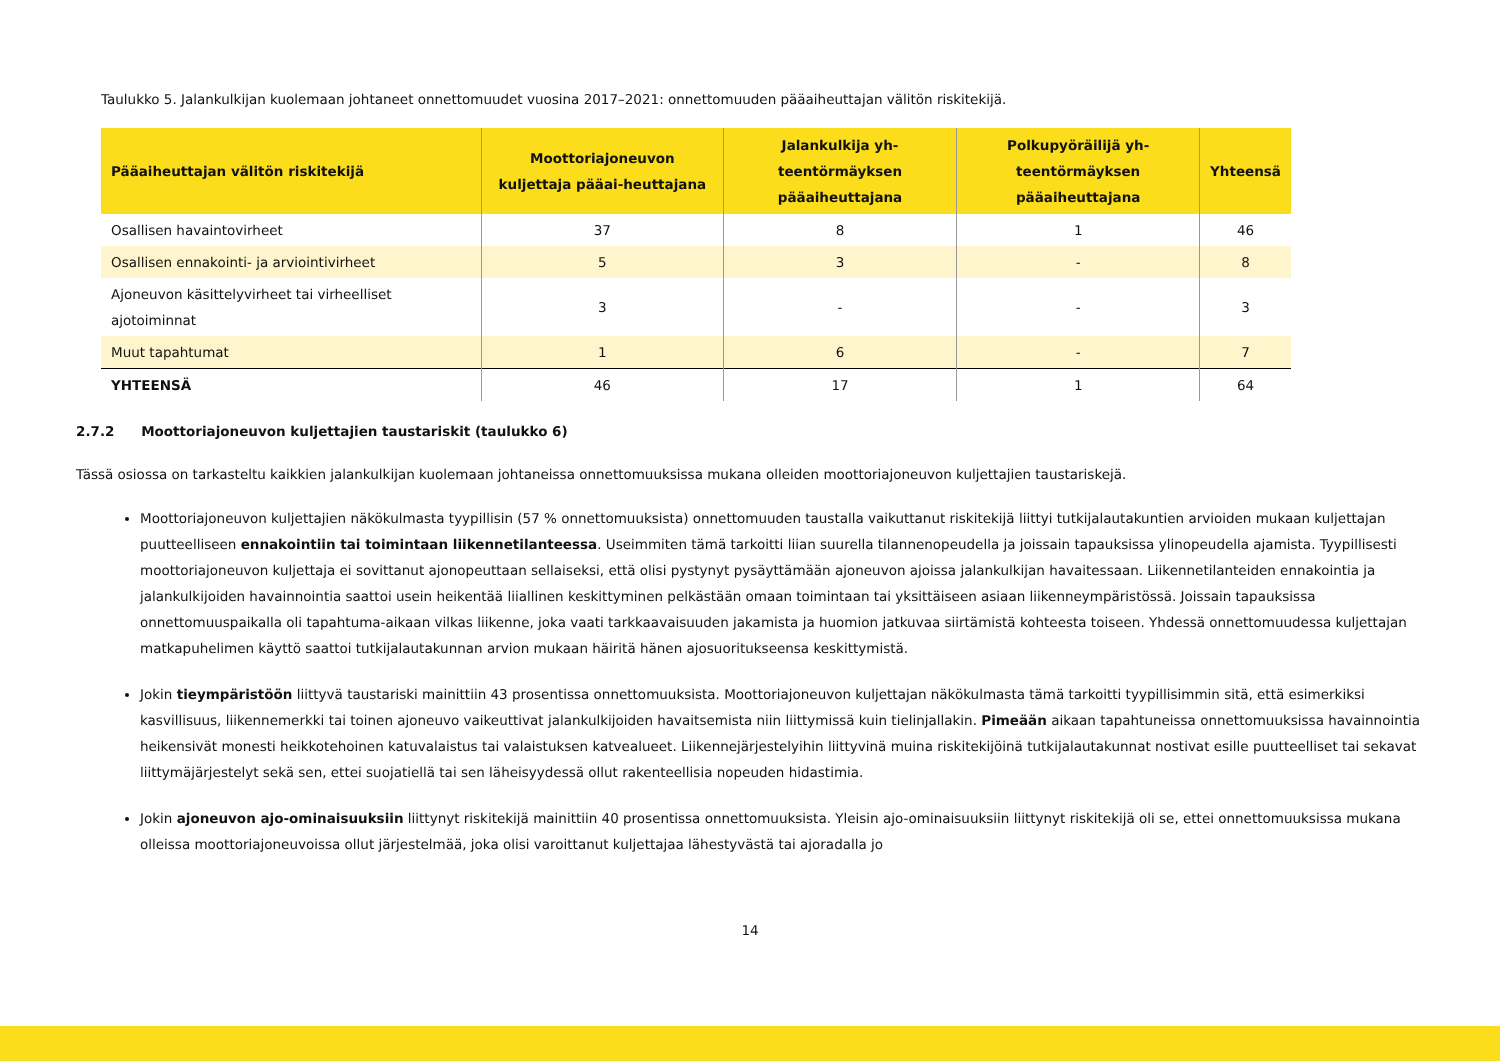Taulukko 5. Jalankulkijan kuolemaan johtaneet onnettomuudet vuosina 2017–2021: onnettomuuden pääaiheuttajan välitön riskitekijä.
| Pääaiheuttajan välitön riskitekijä | Moottoriajoneuvon kuljettaja pääai-heuttajana | Jalankulkija yh-teentörmäyksen pääaiheuttajana | Polkupyöräilijä yh-teentörmäyksen pääaiheuttajana | Yhteensä |
| --- | --- | --- | --- | --- |
| Osallisen havaintovirheet | 37 | 8 | 1 | 46 |
| Osallisen ennakointi- ja arviointivirheet | 5 | 3 | - | 8 |
| Ajoneuvon käsittelyvirheet tai virheelliset ajotoiminnat | 3 | - | - | 3 |
| Muut tapahtumat | 1 | 6 | - | 7 |
| YHTEENSÄ | 46 | 17 | 1 | 64 |
2.7.2 Moottoriajoneuvon kuljettajien taustariskit (taulukko 6)
Tässä osiossa on tarkasteltu kaikkien jalankulkijan kuolemaan johtaneissa onnettomuuksissa mukana olleiden moottoriajoneuvon kuljettajien taustariskejä.
Moottoriajoneuvon kuljettajien näkökulmasta tyypillisin (57 % onnettomuuksista) onnettomuuden taustalla vaikuttanut riskitekijä liittyi tutkijalautakuntien arvioiden mukaan kuljettajan puutteelliseen ennakointiin tai toimintaan liikennetilanteessa. Useimmiten tämä tarkoitti liian suurella tilannenopeudella ja joissain tapauksissa ylinopeudella ajamista. Tyypillisesti moottoriajoneuvon kuljettaja ei sovittanut ajonopeuttaan sellaiseksi, että olisi pystynyt pysäyttämään ajoneuvon ajoissa jalankulkijan havaitessaan. Liikennetilanteiden ennakointia ja jalankulkijoiden havainnointia saattoi usein heikentää liiallinen keskittyminen pelkästään omaan toimintaan tai yksittäiseen asiaan liikenneympäristössä. Joissain tapauksissa onnettomuuspaikalla oli tapahtuma-aikaan vilkas liikenne, joka vaati tarkkaavaisuuden jakamista ja huomion jatkuvaa siirtämistä kohteesta toiseen. Yhdessä onnettomuudessa kuljettajan matkapuhelimen käyttö saattoi tutkijalautakunnan arvion mukaan häiritä hänen ajosuoritukseensa keskittymistä.
Jokin tieympäristöön liittyvä taustariski mainittiin 43 prosentissa onnettomuuksista. Moottoriajoneuvon kuljettajan näkökulmasta tämä tarkoitti tyypillisimmin sitä, että esimerkiksi kasvillisuus, liikennemerkki tai toinen ajoneuvo vaikeuttivat jalankulkijoiden havaitsemista niin liittymissä kuin tielinjallakin. Pimeään aikaan tapahtuneissa onnettomuuksissa havainnointia heikensivät monesti heikkotehoinen katuvalaistus tai valaistuksen katvealueet. Liikennejärjestelyihin liittyvinä muina riskitekijöinä tutkijalautakunnat nostivat esille puutteelliset tai sekavat liittymäjärjestelyt sekä sen, ettei suojatiellä tai sen läheisyydessä ollut rakenteellisia nopeuden hidastimia.
Jokin ajoneuvon ajo-ominaisuuksiin liittynyt riskitekijä mainittiin 40 prosentissa onnettomuuksista. Yleisin ajo-ominaisuuksiin liittynyt riskitekijä oli se, ettei onnettomuuksissa mukana olleissa moottoriajoneuvoissa ollut järjestelmää, joka olisi varoittanut kuljettajaa lähestyvästä tai ajoradalla jo
14